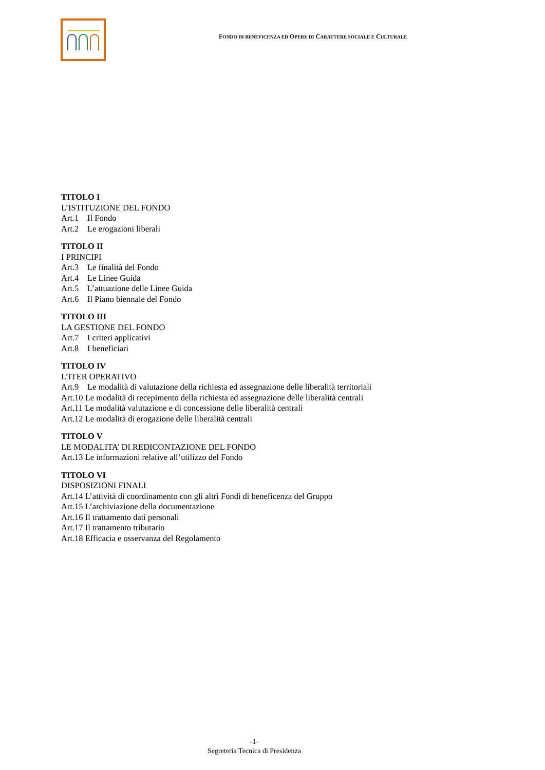FONDO DI BENEFICENZA ED OPERE DI CARATTERE SOCIALE E CULTURALE
TITOLO I
L’ISTITUZIONE DEL FONDO
Art.1 Il Fondo
Art.2 Le erogazioni liberali
TITOLO II
I PRINCIPI
Art.3 Le finalità del Fondo
Art.4 Le Linee Guida
Art.5 L’attuazione delle Linee Guida
Art.6 Il Piano biennale del Fondo
TITOLO III
LA GESTIONE DEL FONDO
Art.7 I criteri applicativi
Art.8 I beneficiari
TITOLO IV
L’ITER OPERATIVO
Art.9 Le modalità di valutazione della richiesta ed assegnazione delle liberalità territoriali
Art.10 Le modalità di recepimento della richiesta ed assegnazione delle liberalità centrali
Art.11 Le modalità valutazione e di concessione delle liberalità centrali
Art.12 Le modalità di erogazione delle liberalità centrali
TITOLO V
LE MODALITA’ DI REDICONTAZIONE DEL FONDO
Art.13 Le informazioni relative all’utilizzo del Fondo
TITOLO VI
DISPOSIZIONI FINALI
Art.14 L’attività di coordinamento con gli altri Fondi di beneficenza del Gruppo
Art.15 L’archiviazione della documentazione
Art.16 Il trattamento dati personali
Art.17 Il trattamento tributario
Art.18 Efficacia e osservanza del Regolamento
-1-
Segreteria Tecnica di Presidenza